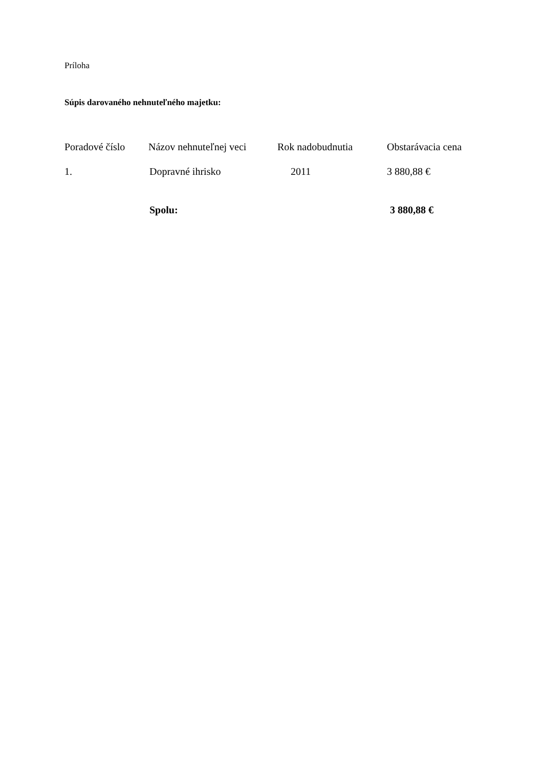Príloha
Súpis darovaného nehnuteľného majetku:
| Poradové číslo | Názov nehnuteľnej veci | Rok nadobudnutia | Obstarávacia cena |
| --- | --- | --- | --- |
| 1. | Dopravné ihrisko | 2011 | 3 880,88 € |
| | Spolu: | | 3 880,88 € |